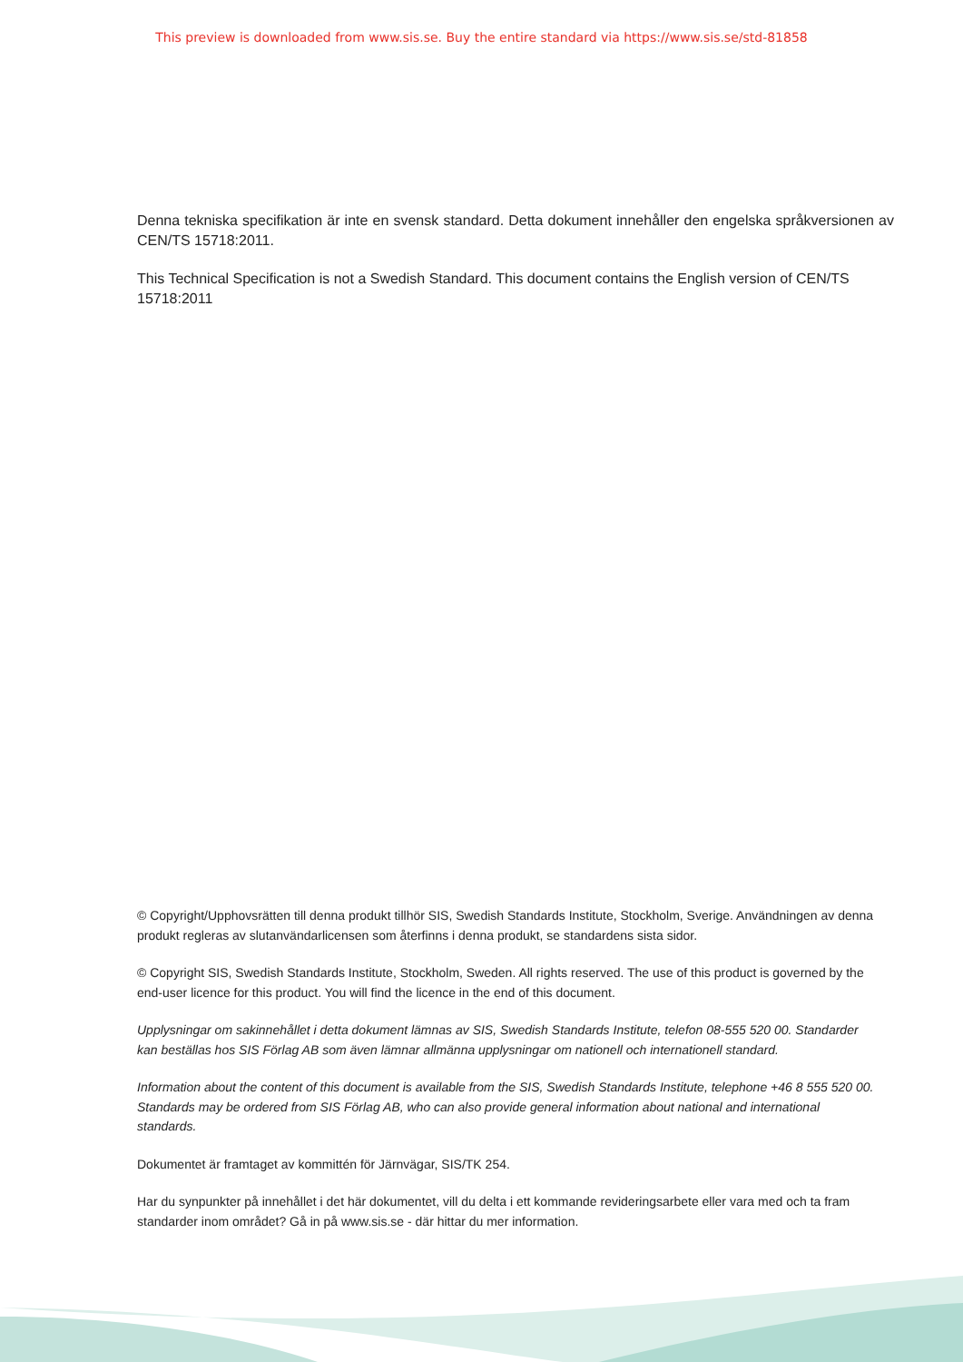This preview is downloaded from www.sis.se. Buy the entire standard via https://www.sis.se/std-81858
Denna tekniska specifikation är inte en svensk standard. Detta dokument innehåller den engelska språkversionen av CEN/TS 15718:2011.
This Technical Specification is not a Swedish Standard. This document contains the English version of CEN/TS 15718:2011
© Copyright/Upphovsrätten till denna produkt tillhör SIS, Swedish Standards Institute, Stockholm, Sverige. Användningen av denna produkt regleras av slutanvändarlicensen som återfinns i denna produkt, se standardens sista sidor.
© Copyright SIS, Swedish Standards Institute, Stockholm, Sweden. All rights reserved. The use of this product is governed by the end-user licence for this product. You will find the licence in the end of this document.
Upplysningar om sakinnehållet i detta dokument lämnas av SIS, Swedish Standards Institute, telefon 08-555 520 00. Standarder kan beställas hos SIS Förlag AB som även lämnar allmänna upplysningar om nationell och internationell standard.
Information about the content of this document is available from the SIS, Swedish Standards Institute, telephone +46 8 555 520 00. Standards may be ordered from SIS Förlag AB, who can also provide general information about national and international standards.
Dokumentet är framtaget av kommittén för Järnvägar, SIS/TK 254.
Har du synpunkter på innehållet i det här dokumentet, vill du delta i ett kommande revideringsarbete eller vara med och ta fram standarder inom området? Gå in på www.sis.se - där hittar du mer information.